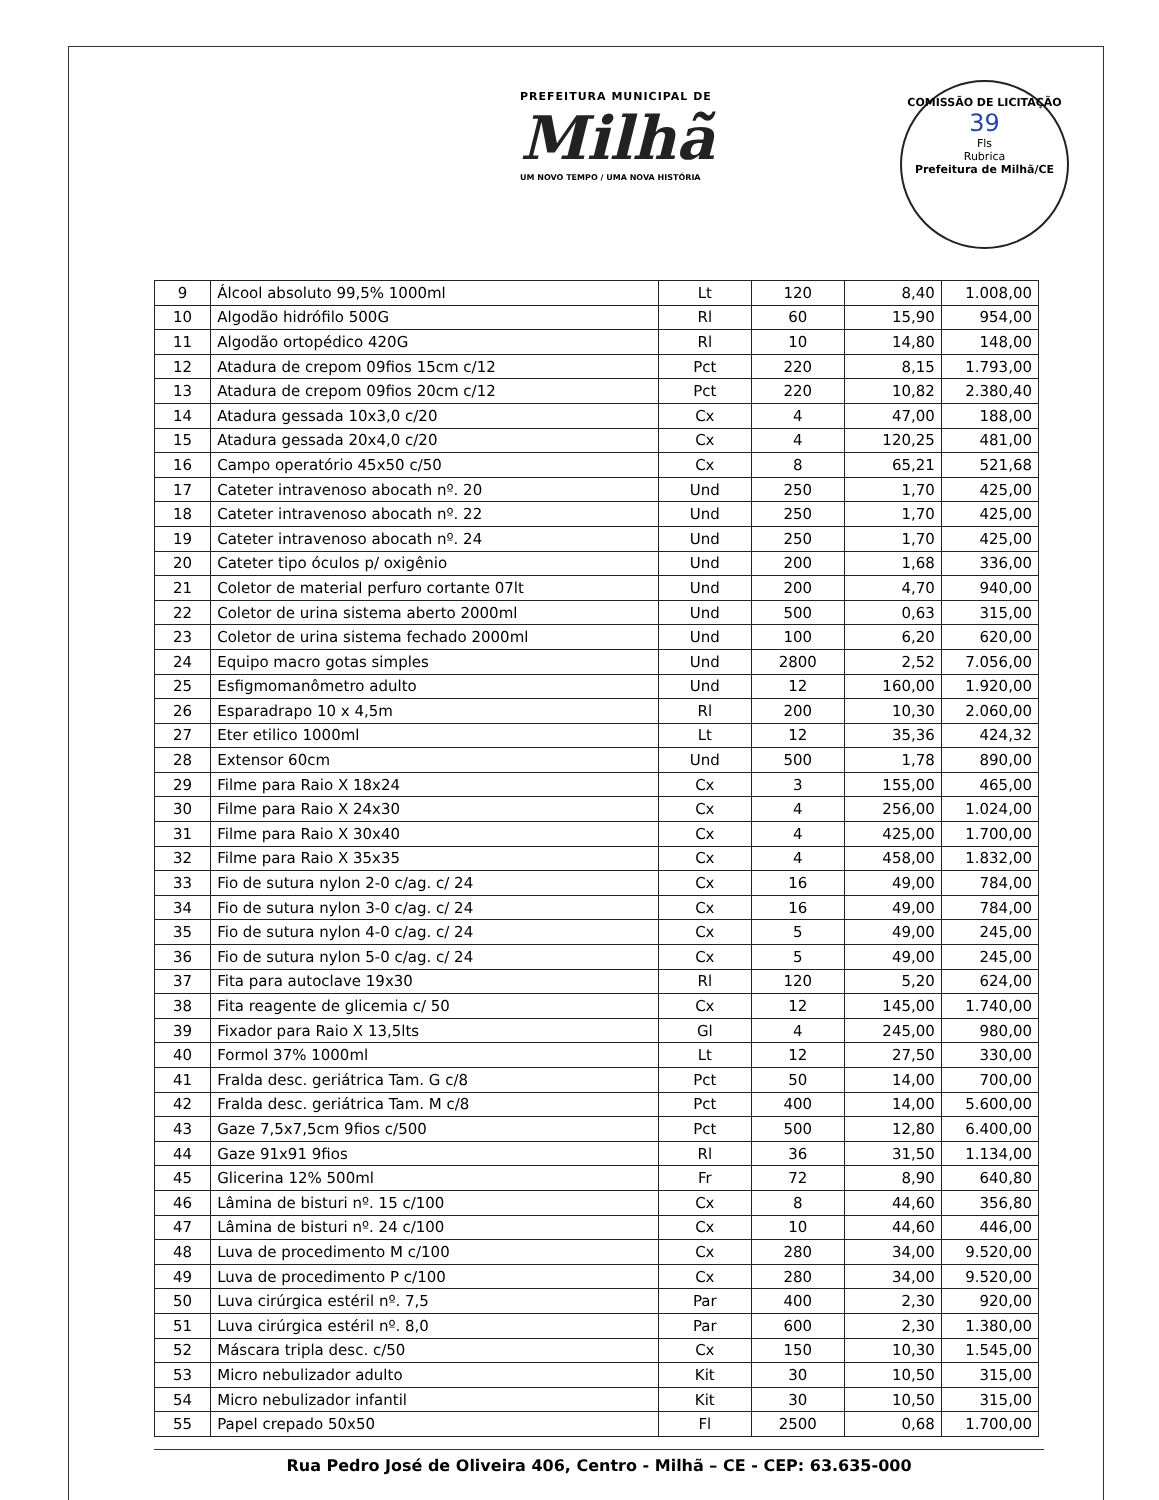PREFEITURA MUNICIPAL DE
Milhã
UM NOVO TEMPO / UMA NOVA HISTÓRIA
COMISSÃO DE LICITAÇÃO
39
Fls
Rubrica
Prefeitura de Milhã/CE
| 9 | Álcool absoluto 99,5% 1000ml | Lt | 120 | 8,40 | 1.008,00 |
| 10 | Algodão hidrófilo 500G | Rl | 60 | 15,90 | 954,00 |
| 11 | Algodão ortopédico 420G | Rl | 10 | 14,80 | 148,00 |
| 12 | Atadura de crepom 09fios 15cm c/12 | Pct | 220 | 8,15 | 1.793,00 |
| 13 | Atadura de crepom 09fios 20cm c/12 | Pct | 220 | 10,82 | 2.380,40 |
| 14 | Atadura gessada 10x3,0 c/20 | Cx | 4 | 47,00 | 188,00 |
| 15 | Atadura gessada 20x4,0 c/20 | Cx | 4 | 120,25 | 481,00 |
| 16 | Campo operatório 45x50 c/50 | Cx | 8 | 65,21 | 521,68 |
| 17 | Cateter intravenoso abocath nº. 20 | Und | 250 | 1,70 | 425,00 |
| 18 | Cateter intravenoso abocath nº. 22 | Und | 250 | 1,70 | 425,00 |
| 19 | Cateter intravenoso abocath nº. 24 | Und | 250 | 1,70 | 425,00 |
| 20 | Cateter tipo óculos p/ oxigênio | Und | 200 | 1,68 | 336,00 |
| 21 | Coletor de material perfuro cortante 07lt | Und | 200 | 4,70 | 940,00 |
| 22 | Coletor de urina sistema aberto 2000ml | Und | 500 | 0,63 | 315,00 |
| 23 | Coletor de urina sistema fechado 2000ml | Und | 100 | 6,20 | 620,00 |
| 24 | Equipo macro gotas simples | Und | 2800 | 2,52 | 7.056,00 |
| 25 | Esfigmomanômetro adulto | Und | 12 | 160,00 | 1.920,00 |
| 26 | Esparadrapo 10 x 4,5m | Rl | 200 | 10,30 | 2.060,00 |
| 27 | Eter etilico 1000ml | Lt | 12 | 35,36 | 424,32 |
| 28 | Extensor 60cm | Und | 500 | 1,78 | 890,00 |
| 29 | Filme para Raio X 18x24 | Cx | 3 | 155,00 | 465,00 |
| 30 | Filme para Raio X 24x30 | Cx | 4 | 256,00 | 1.024,00 |
| 31 | Filme para Raio X 30x40 | Cx | 4 | 425,00 | 1.700,00 |
| 32 | Filme para Raio X 35x35 | Cx | 4 | 458,00 | 1.832,00 |
| 33 | Fio de sutura nylon 2-0 c/ag. c/ 24 | Cx | 16 | 49,00 | 784,00 |
| 34 | Fio de sutura nylon 3-0 c/ag. c/ 24 | Cx | 16 | 49,00 | 784,00 |
| 35 | Fio de sutura nylon 4-0 c/ag. c/ 24 | Cx | 5 | 49,00 | 245,00 |
| 36 | Fio de sutura nylon 5-0 c/ag. c/ 24 | Cx | 5 | 49,00 | 245,00 |
| 37 | Fita para autoclave 19x30 | Rl | 120 | 5,20 | 624,00 |
| 38 | Fita reagente de glicemia c/ 50 | Cx | 12 | 145,00 | 1.740,00 |
| 39 | Fixador para Raio X 13,5lts | Gl | 4 | 245,00 | 980,00 |
| 40 | Formol 37% 1000ml | Lt | 12 | 27,50 | 330,00 |
| 41 | Fralda desc. geriátrica Tam. G c/8 | Pct | 50 | 14,00 | 700,00 |
| 42 | Fralda desc. geriátrica Tam. M c/8 | Pct | 400 | 14,00 | 5.600,00 |
| 43 | Gaze 7,5x7,5cm 9fios c/500 | Pct | 500 | 12,80 | 6.400,00 |
| 44 | Gaze 91x91 9fios | Rl | 36 | 31,50 | 1.134,00 |
| 45 | Glicerina 12% 500ml | Fr | 72 | 8,90 | 640,80 |
| 46 | Lâmina de bisturi nº. 15 c/100 | Cx | 8 | 44,60 | 356,80 |
| 47 | Lâmina de bisturi nº. 24 c/100 | Cx | 10 | 44,60 | 446,00 |
| 48 | Luva de procedimento M c/100 | Cx | 280 | 34,00 | 9.520,00 |
| 49 | Luva de procedimento P c/100 | Cx | 280 | 34,00 | 9.520,00 |
| 50 | Luva cirúrgica estéril nº. 7,5 | Par | 400 | 2,30 | 920,00 |
| 51 | Luva cirúrgica estéril nº. 8,0 | Par | 600 | 2,30 | 1.380,00 |
| 52 | Máscara tripla desc. c/50 | Cx | 150 | 10,30 | 1.545,00 |
| 53 | Micro nebulizador adulto | Kit | 30 | 10,50 | 315,00 |
| 54 | Micro nebulizador infantil | Kit | 30 | 10,50 | 315,00 |
| 55 | Papel crepado 50x50 | Fl | 2500 | 0,68 | 1.700,00 |
Rua Pedro José de Oliveira 406, Centro - Milhã – CE - CEP: 63.635-000